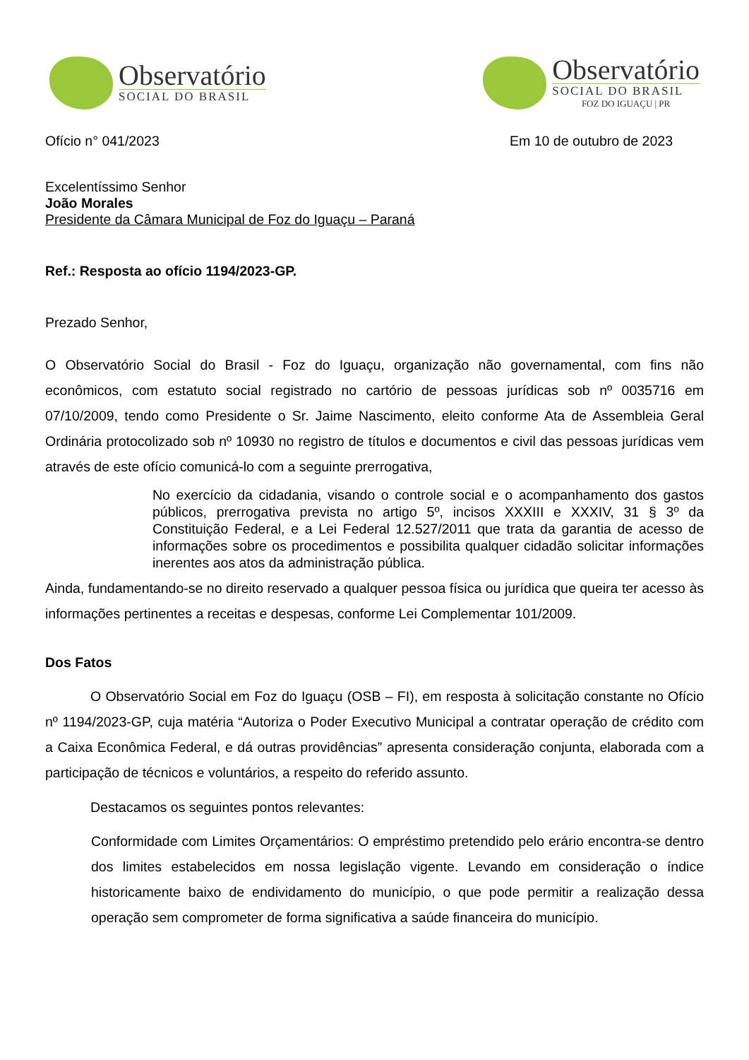Observatório
SOCIAL DO BRASIL
Observatório
SOCIAL DO BRASIL
FOZ DO IGUAÇU | PR
Ofício n° 041/2023 Em 10 de outubro de 2023
Excelentíssimo Senhor
João Morales
Presidente da Câmara Municipal de Foz do Iguaçu – Paraná
Ref.: Resposta ao ofício 1194/2023-GP.
Prezado Senhor,
O Observatório Social do Brasil - Foz do Iguaçu, organização não governamental, com fins não econômicos, com estatuto social registrado no cartório de pessoas jurídicas sob nº 0035716 em 07/10/2009, tendo como Presidente o Sr. Jaime Nascimento, eleito conforme Ata de Assembleia Geral Ordinária protocolizado sob nº 10930 no registro de títulos e documentos e civil das pessoas jurídicas vem através de este ofício comunicá-lo com a seguinte prerrogativa,
No exercício da cidadania, visando o controle social e o acompanhamento dos gastos públicos, prerrogativa prevista no artigo 5º, incisos XXXIII e XXXIV, 31 § 3º da Constituição Federal, e a Lei Federal 12.527/2011 que trata da garantia de acesso de informações sobre os procedimentos e possibilita qualquer cidadão solicitar informações inerentes aos atos da administração pública.
Ainda, fundamentando-se no direito reservado a qualquer pessoa física ou jurídica que queira ter acesso às informações pertinentes a receitas e despesas, conforme Lei Complementar 101/2009.
Dos Fatos
O Observatório Social em Foz do Iguaçu (OSB – FI), em resposta à solicitação constante no Ofício nº 1194/2023-GP, cuja matéria “Autoriza o Poder Executivo Municipal a contratar operação de crédito com a Caixa Econômica Federal, e dá outras providências” apresenta consideração conjunta, elaborada com a participação de técnicos e voluntários, a respeito do referido assunto.
Destacamos os seguintes pontos relevantes:
Conformidade com Limites Orçamentários: O empréstimo pretendido pelo erário encontra-se dentro dos limites estabelecidos em nossa legislação vigente. Levando em consideração o índice historicamente baixo de endividamento do município, o que pode permitir a realização dessa operação sem comprometer de forma significativa a saúde financeira do município.